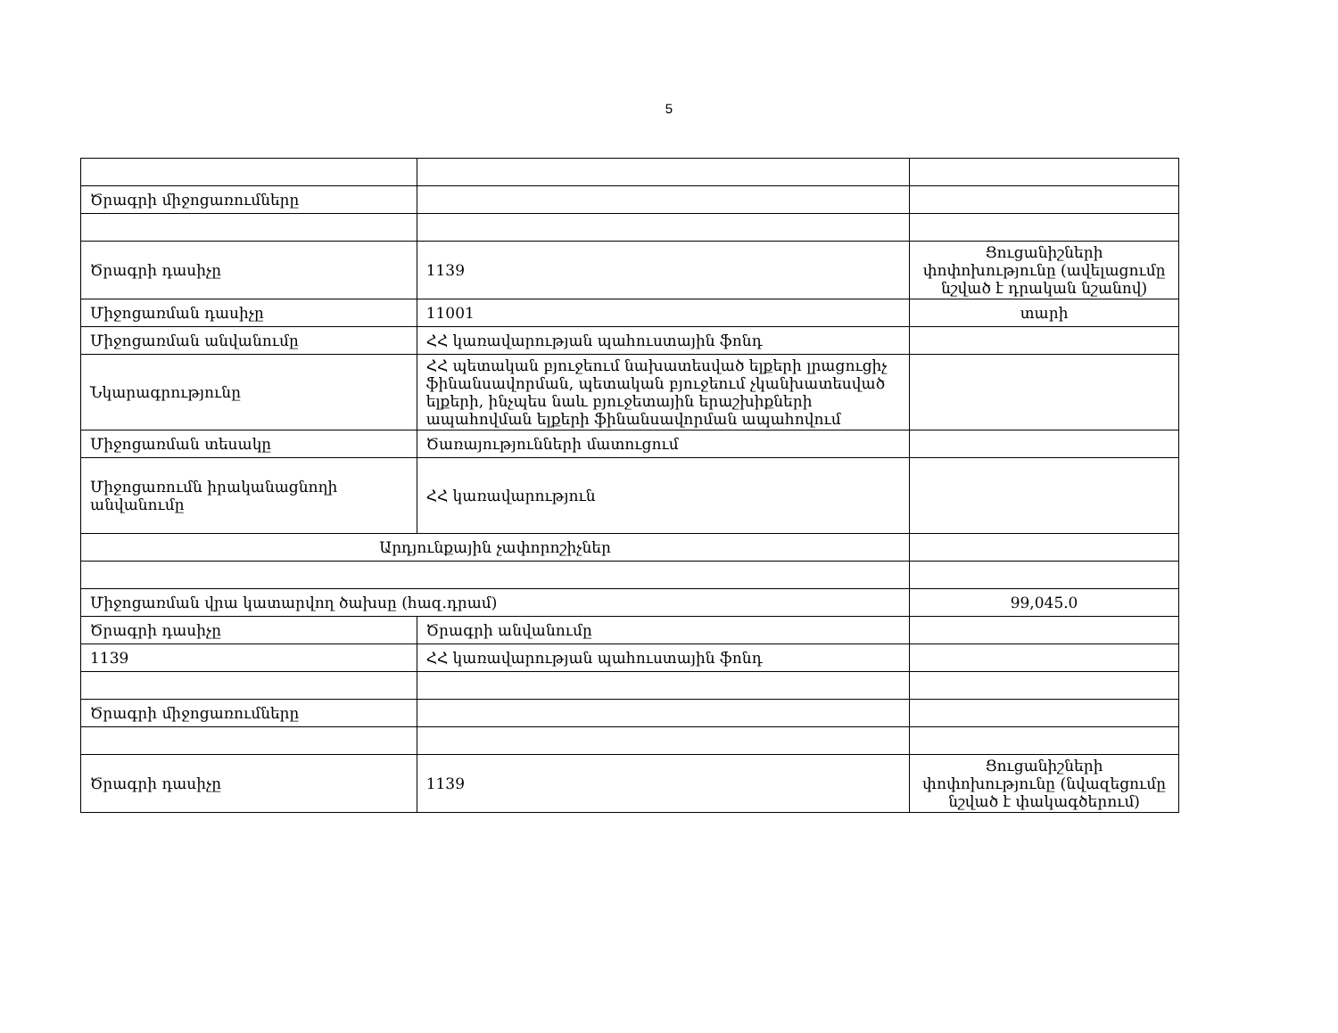5
| Ծրագրի միջոցառումները | | |
| Ծրագրի դասիչը | 1139 | Ցուցանիշների փոփոխությունը (ավելացումը նշված է դրական նշանով) |
| Միջոցառման դասիչը | 11001 | տարի |
| Միջոցառման անվանումը | ՀՀ կառավարության պահուստային ֆոնդ | |
| Նկարագրությունը | ՀՀ պետական բյուջեում նախատեսված ելքերի լրացուցիչ ֆինանսավորման, պետական բյուջեում չկանխատեսված ելքերի, ինչպես նաև բյուջետային երաշխիքների ապահովման ելքերի ֆինանսավորման ապահովում | |
| Միջոցառման տեսակը | Ծառայությունների մատուցում | |
| Միջոցառումն իրականացնողի անվանումը | ՀՀ կառավարություն | |
| Արդյունքային չափորոշիչներ | | |
| Միջոցառման վրա կատարվող ծախսը (հազ.դրամ) | | 99,045.0 |
| Ծրագրի դասիչը | Ծրագրի անվանումը | |
| 1139 | ՀՀ կառավարության պահուստային ֆոնդ | |
| Ծրագրի միջոցառումները | | |
| Ծրագրի դասիչը | 1139 | Ցուցանիշների փոփոխությունը (նվազեցումը նշված է փակագծերում) |